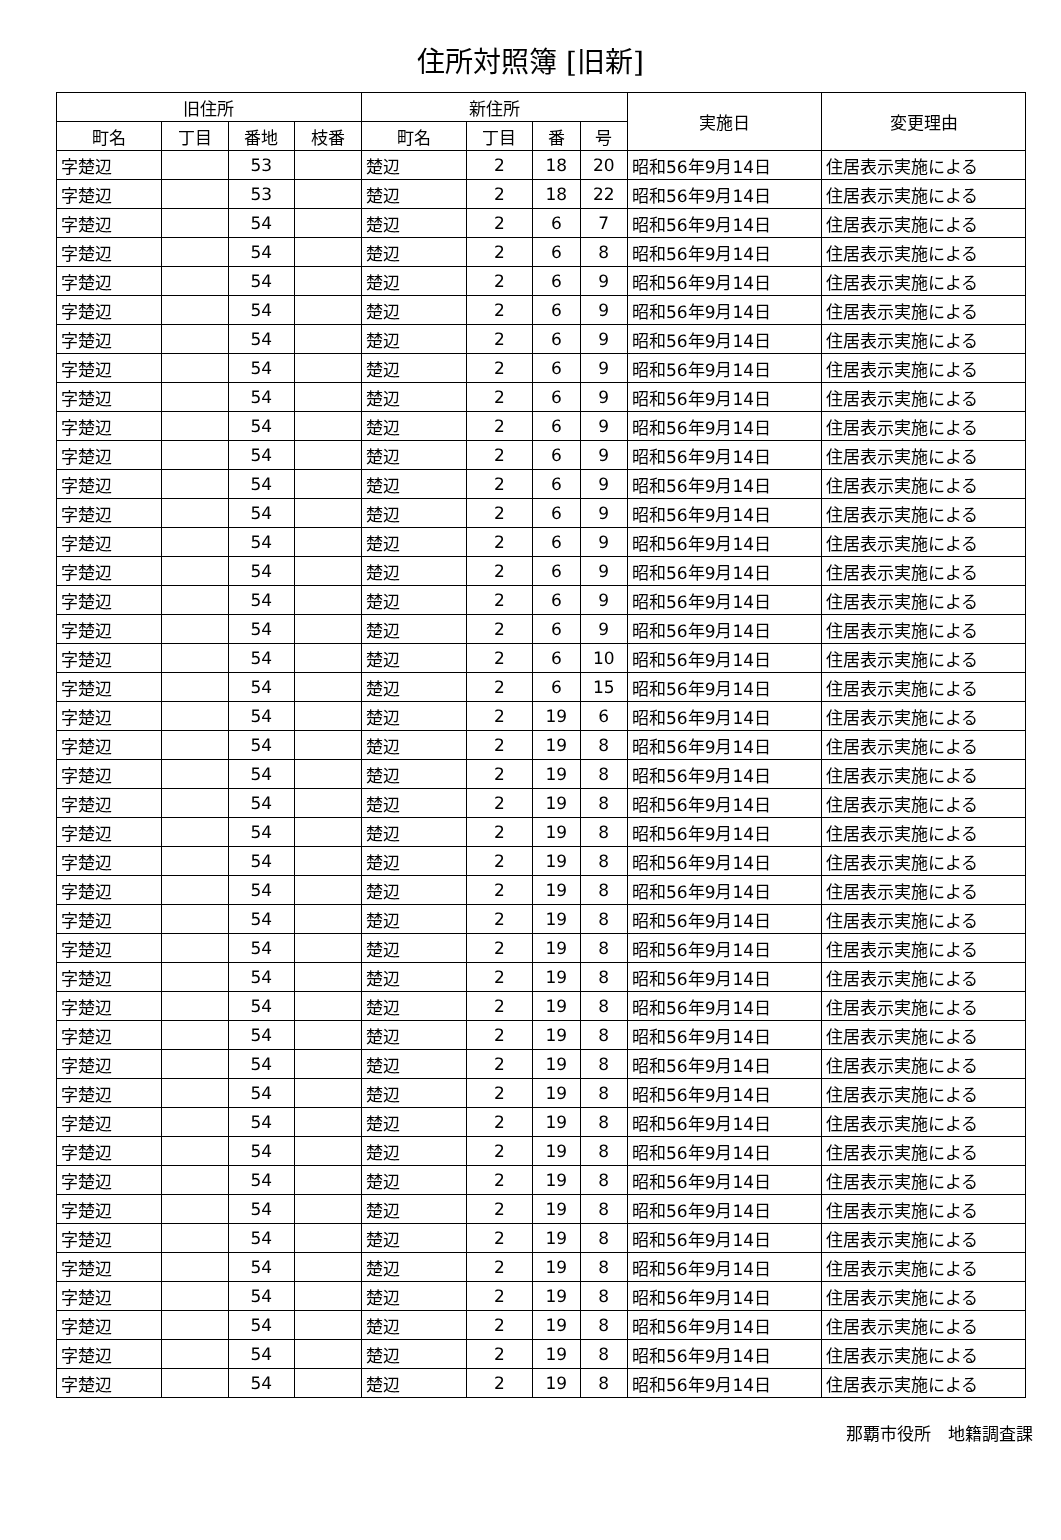住所対照簿 [旧新]
| 旧住所 | | | | 新住所 | | | | 実施日 | 変更理由 |
| --- | --- | --- | --- | --- | --- | --- | --- | --- | --- |
| 町名 | 丁目 | 番地 | 枝番 | 町名 | 丁目 | 番 | 号 | | |
| 字楚辺 | | 53 | | 楚辺 | 2 | 18 | 20 | 昭和56年9月14日 | 住居表示実施による |
| 字楚辺 | | 53 | | 楚辺 | 2 | 18 | 22 | 昭和56年9月14日 | 住居表示実施による |
| 字楚辺 | | 54 | | 楚辺 | 2 | 6 | 7 | 昭和56年9月14日 | 住居表示実施による |
| 字楚辺 | | 54 | | 楚辺 | 2 | 6 | 8 | 昭和56年9月14日 | 住居表示実施による |
| 字楚辺 | | 54 | | 楚辺 | 2 | 6 | 9 | 昭和56年9月14日 | 住居表示実施による |
| 字楚辺 | | 54 | | 楚辺 | 2 | 6 | 9 | 昭和56年9月14日 | 住居表示実施による |
| 字楚辺 | | 54 | | 楚辺 | 2 | 6 | 9 | 昭和56年9月14日 | 住居表示実施による |
| 字楚辺 | | 54 | | 楚辺 | 2 | 6 | 9 | 昭和56年9月14日 | 住居表示実施による |
| 字楚辺 | | 54 | | 楚辺 | 2 | 6 | 9 | 昭和56年9月14日 | 住居表示実施による |
| 字楚辺 | | 54 | | 楚辺 | 2 | 6 | 9 | 昭和56年9月14日 | 住居表示実施による |
| 字楚辺 | | 54 | | 楚辺 | 2 | 6 | 9 | 昭和56年9月14日 | 住居表示実施による |
| 字楚辺 | | 54 | | 楚辺 | 2 | 6 | 9 | 昭和56年9月14日 | 住居表示実施による |
| 字楚辺 | | 54 | | 楚辺 | 2 | 6 | 9 | 昭和56年9月14日 | 住居表示実施による |
| 字楚辺 | | 54 | | 楚辺 | 2 | 6 | 9 | 昭和56年9月14日 | 住居表示実施による |
| 字楚辺 | | 54 | | 楚辺 | 2 | 6 | 9 | 昭和56年9月14日 | 住居表示実施による |
| 字楚辺 | | 54 | | 楚辺 | 2 | 6 | 9 | 昭和56年9月14日 | 住居表示実施による |
| 字楚辺 | | 54 | | 楚辺 | 2 | 6 | 9 | 昭和56年9月14日 | 住居表示実施による |
| 字楚辺 | | 54 | | 楚辺 | 2 | 6 | 10 | 昭和56年9月14日 | 住居表示実施による |
| 字楚辺 | | 54 | | 楚辺 | 2 | 6 | 15 | 昭和56年9月14日 | 住居表示実施による |
| 字楚辺 | | 54 | | 楚辺 | 2 | 19 | 6 | 昭和56年9月14日 | 住居表示実施による |
| 字楚辺 | | 54 | | 楚辺 | 2 | 19 | 8 | 昭和56年9月14日 | 住居表示実施による |
| 字楚辺 | | 54 | | 楚辺 | 2 | 19 | 8 | 昭和56年9月14日 | 住居表示実施による |
| 字楚辺 | | 54 | | 楚辺 | 2 | 19 | 8 | 昭和56年9月14日 | 住居表示実施による |
| 字楚辺 | | 54 | | 楚辺 | 2 | 19 | 8 | 昭和56年9月14日 | 住居表示実施による |
| 字楚辺 | | 54 | | 楚辺 | 2 | 19 | 8 | 昭和56年9月14日 | 住居表示実施による |
| 字楚辺 | | 54 | | 楚辺 | 2 | 19 | 8 | 昭和56年9月14日 | 住居表示実施による |
| 字楚辺 | | 54 | | 楚辺 | 2 | 19 | 8 | 昭和56年9月14日 | 住居表示実施による |
| 字楚辺 | | 54 | | 楚辺 | 2 | 19 | 8 | 昭和56年9月14日 | 住居表示実施による |
| 字楚辺 | | 54 | | 楚辺 | 2 | 19 | 8 | 昭和56年9月14日 | 住居表示実施による |
| 字楚辺 | | 54 | | 楚辺 | 2 | 19 | 8 | 昭和56年9月14日 | 住居表示実施による |
| 字楚辺 | | 54 | | 楚辺 | 2 | 19 | 8 | 昭和56年9月14日 | 住居表示実施による |
| 字楚辺 | | 54 | | 楚辺 | 2 | 19 | 8 | 昭和56年9月14日 | 住居表示実施による |
| 字楚辺 | | 54 | | 楚辺 | 2 | 19 | 8 | 昭和56年9月14日 | 住居表示実施による |
| 字楚辺 | | 54 | | 楚辺 | 2 | 19 | 8 | 昭和56年9月14日 | 住居表示実施による |
| 字楚辺 | | 54 | | 楚辺 | 2 | 19 | 8 | 昭和56年9月14日 | 住居表示実施による |
| 字楚辺 | | 54 | | 楚辺 | 2 | 19 | 8 | 昭和56年9月14日 | 住居表示実施による |
| 字楚辺 | | 54 | | 楚辺 | 2 | 19 | 8 | 昭和56年9月14日 | 住居表示実施による |
| 字楚辺 | | 54 | | 楚辺 | 2 | 19 | 8 | 昭和56年9月14日 | 住居表示実施による |
| 字楚辺 | | 54 | | 楚辺 | 2 | 19 | 8 | 昭和56年9月14日 | 住居表示実施による |
| 字楚辺 | | 54 | | 楚辺 | 2 | 19 | 8 | 昭和56年9月14日 | 住居表示実施による |
| 字楚辺 | | 54 | | 楚辺 | 2 | 19 | 8 | 昭和56年9月14日 | 住居表示実施による |
| 字楚辺 | | 54 | | 楚辺 | 2 | 19 | 8 | 昭和56年9月14日 | 住居表示実施による |
| 字楚辺 | | 54 | | 楚辺 | 2 | 19 | 8 | 昭和56年9月14日 | 住居表示実施による |
那覇市役所　地籍調査課